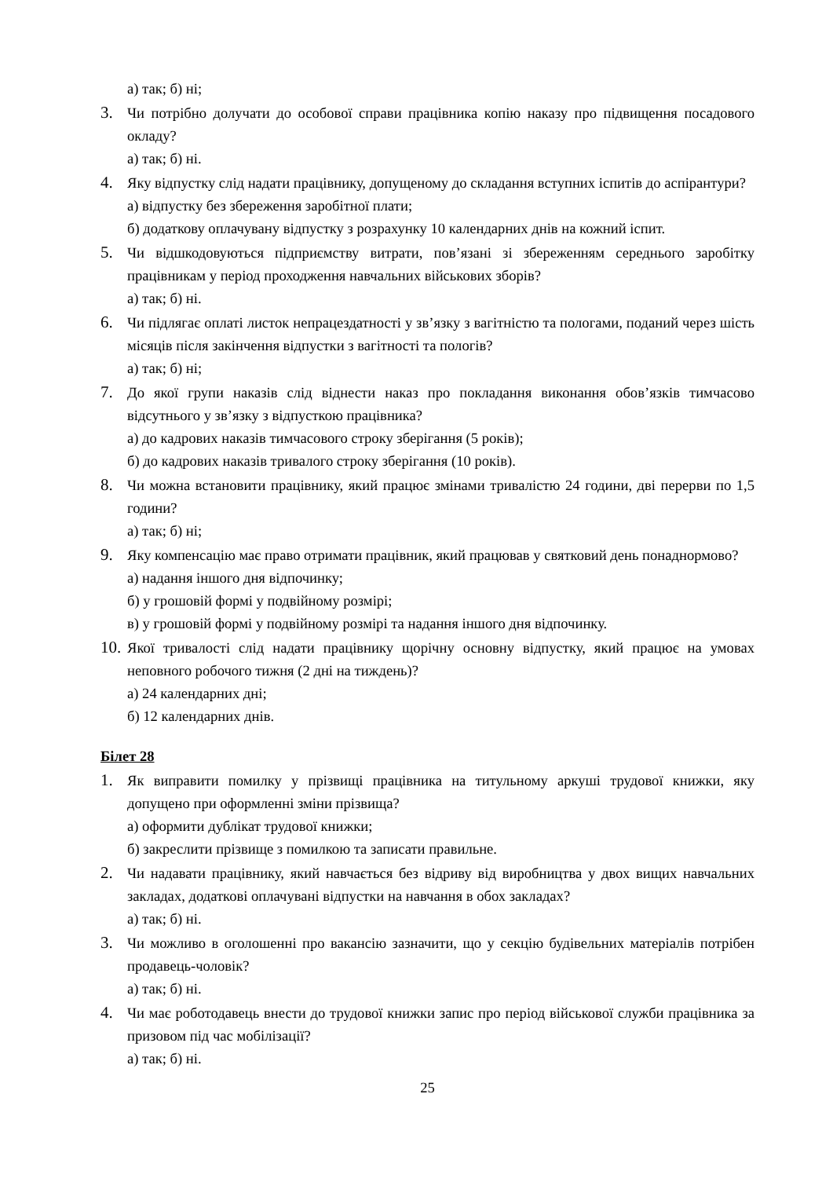а) так; б) ні;
3. Чи потрібно долучати до особової справи працівника копію наказу про підвищення посадового окладу?
а) так; б) ні.
4. Яку відпустку слід надати працівнику, допущеному до складання вступних іспитів до аспірантури?
а) відпустку без збереження заробітної плати;
б) додаткову оплачувану відпустку з розрахунку 10 календарних днів на кожний іспит.
5. Чи відшкодовуються підприємству витрати, пов’язані зі збереженням середнього заробітку працівникам у період проходження навчальних військових зборів?
а) так; б) ні.
6. Чи підлягає оплаті листок непрацездатності у зв’язку з вагітністю та пологами, поданий через шість місяців після закінчення відпустки з вагітності та пологів?
а) так; б) ні;
7. До якої групи наказів слід віднести наказ про покладання виконання обов’язків тимчасово відсутнього у зв’язку з відпусткою працівника?
а) до кадрових наказів тимчасового строку зберігання (5 років);
б) до кадрових наказів тривалого строку зберігання (10 років).
8. Чи можна встановити працівнику, який працює змінами тривалістю 24 години, дві перерви по 1,5 години?
а) так; б) ні;
9. Яку компенсацію має право отримати працівник, який працював у святковий день понаднормово?
а) надання іншого дня відпочинку;
б) у грошовій формі у подвійному розмірі;
в) у грошовій формі у подвійному розмірі та надання іншого дня відпочинку.
10.
Якої тривалості слід надати працівнику щорічну основну відпустку, який працює на умовах неповного робочого тижня (2 дні на тиждень)?
а) 24 календарних дні;
б) 12 календарних днів.
Білет 28
1. Як виправити помилку у прізвищі працівника на титульному аркуші трудової книжки, яку допущено при оформленні зміни прізвища?
а) оформити дублікат трудової книжки;
б) закреслити прізвище з помилкою та записати правильне.
2. Чи надавати працівнику, який навчається без відриву від виробництва у двох вищих навчальних закладах, додаткові оплачувані відпустки на навчання в обох закладах?
а) так; б) ні.
3. Чи можливо в оголошенні про вакансію зазначити, що у секцію будівельних матеріалів потрібен продавець-чоловік?
а) так; б) ні.
4. Чи має роботодавець внести до трудової книжки запис про період військової служби працівника за призовом під час мобілізації?
а) так; б) ні.
25